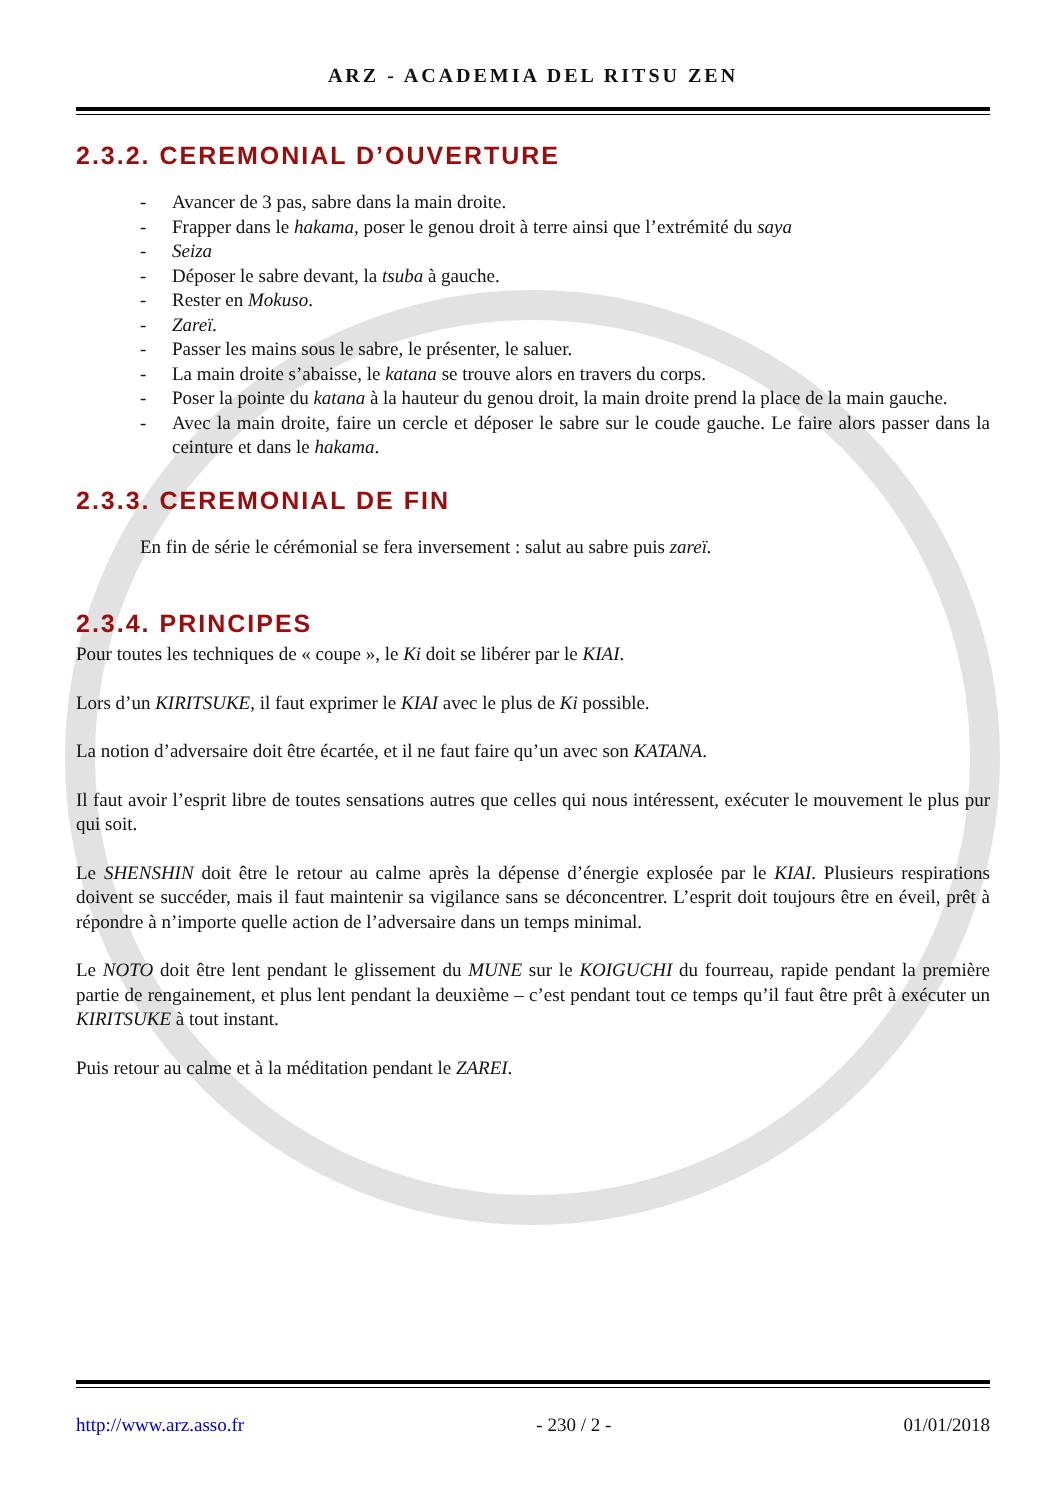ARZ - ACADEMIA DEL RITSU ZEN
2.3.2. CEREMONIAL D’OUVERTURE
- Avancer de 3 pas, sabre dans la main droite.
- Frapper dans le hakama, poser le genou droit à terre ainsi que l’extrémité du saya
- Seiza
- Déposer le sabre devant, la tsuba à gauche.
- Rester en Mokuso.
- Zareï.
- Passer les mains sous le sabre, le présenter, le saluer.
- La main droite s’abaisse, le katana se trouve alors en travers du corps.
- Poser la pointe du katana à la hauteur du genou droit, la main droite prend la place de la main gauche.
- Avec la main droite, faire un cercle et déposer le sabre sur le coude gauche. Le faire alors passer dans la ceinture et dans le hakama.
2.3.3. CEREMONIAL DE FIN
En fin de série le cérémonial se fera inversement : salut au sabre puis zareï.
2.3.4. PRINCIPES
Pour toutes les techniques de « coupe », le Ki doit se libérer par le KIAI.
Lors d’un KIRITSUKE, il faut exprimer le KIAI avec le plus de Ki possible.
La notion d’adversaire doit être écartée, et il ne faut faire qu’un avec son KATANA.
Il faut avoir l’esprit libre de toutes sensations autres que celles qui nous intéressent, exécuter le mouvement le plus pur qui soit.
Le SHENSHIN doit être le retour au calme après la dépense d’énergie explosée par le KIAI. Plusieurs respirations doivent se succéder, mais il faut maintenir sa vigilance sans se déconcentrer. L’esprit doit toujours être en éveil, prêt à répondre à n’importe quelle action de l’adversaire dans un temps minimal.
Le NOTO doit être lent pendant le glissement du MUNE sur le KOIGUCHI du fourreau, rapide pendant la première partie de rengainement, et plus lent pendant la deuxième – c’est pendant tout ce temps qu’il faut être prêt à exécuter un KIRITSUKE à tout instant.
Puis retour au calme et à la méditation pendant le ZAREI.
http://www.arz.asso.fr - 230 / 2 - 01/01/2018